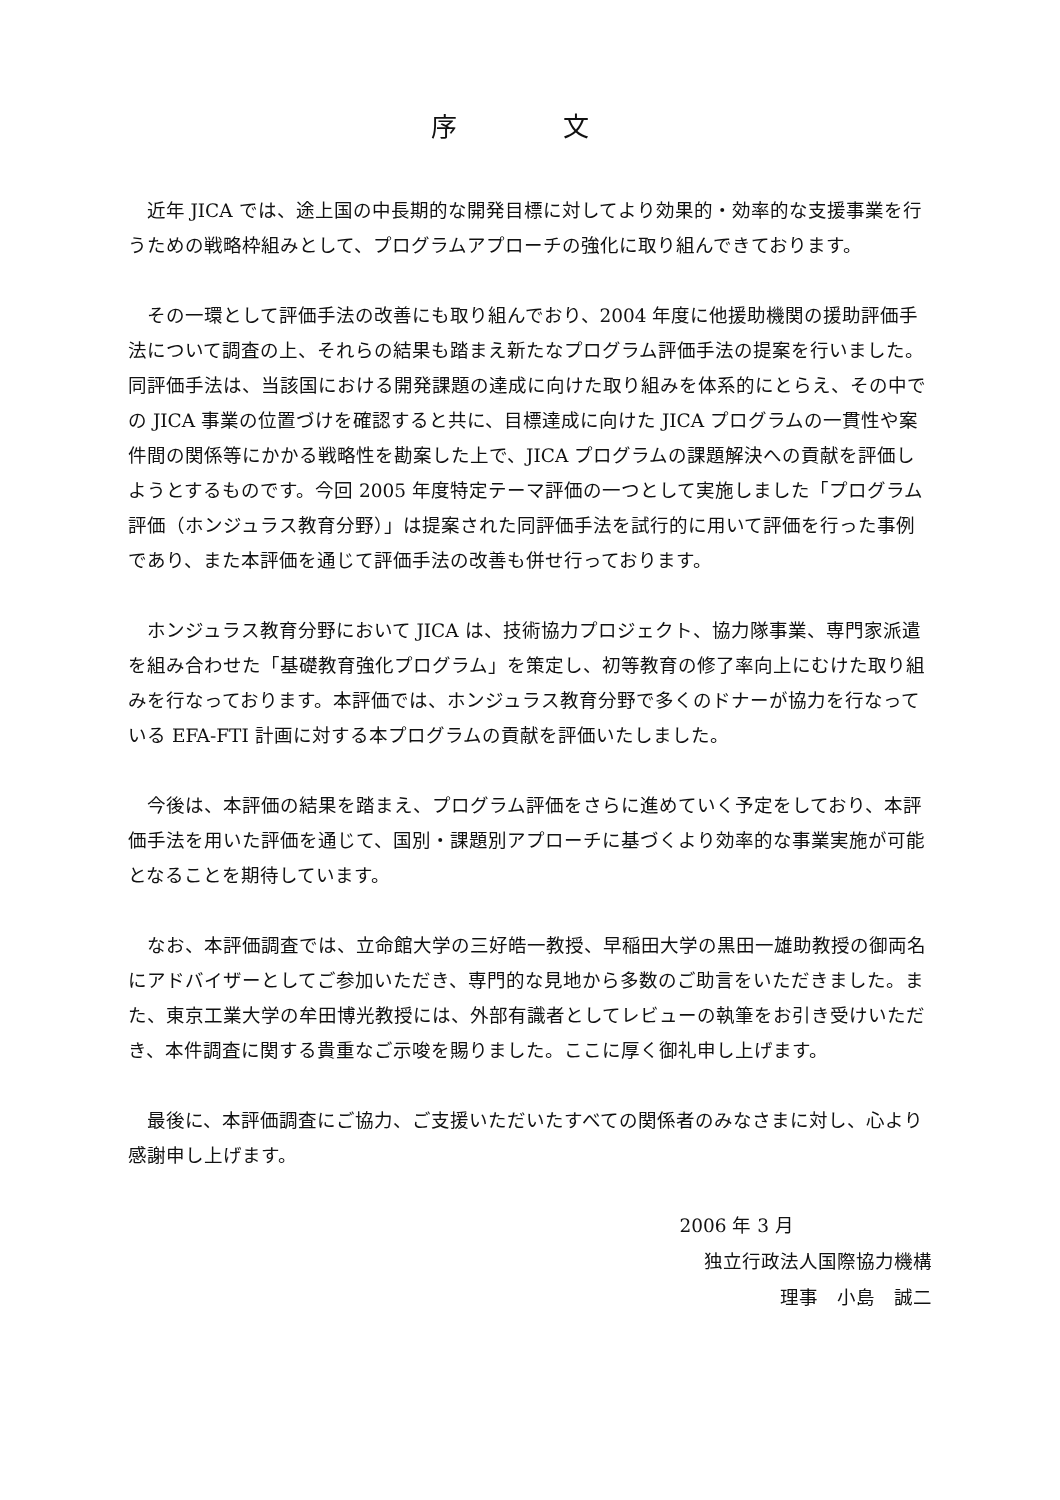序　文
近年 JICA では、途上国の中長期的な開発目標に対してより効果的・効率的な支援事業を行うための戦略枠組みとして、プログラムアプローチの強化に取り組んできております。
その一環として評価手法の改善にも取り組んでおり、2004 年度に他援助機関の援助評価手法について調査の上、それらの結果も踏まえ新たなプログラム評価手法の提案を行いました。同評価手法は、当該国における開発課題の達成に向けた取り組みを体系的にとらえ、その中での JICA 事業の位置づけを確認すると共に、目標達成に向けた JICA プログラムの一貫性や案件間の関係等にかかる戦略性を勘案した上で、JICA プログラムの課題解決への貢献を評価しようとするものです。今回 2005 年度特定テーマ評価の一つとして実施しました「プログラム評価（ホンジュラス教育分野）」は提案された同評価手法を試行的に用いて評価を行った事例であり、また本評価を通じて評価手法の改善も併せ行っております。
ホンジュラス教育分野において JICA は、技術協力プロジェクト、協力隊事業、専門家派遣を組み合わせた「基礎教育強化プログラム」を策定し、初等教育の修了率向上にむけた取り組みを行なっております。本評価では、ホンジュラス教育分野で多くのドナーが協力を行なっている EFA-FTI 計画に対する本プログラムの貢献を評価いたしました。
今後は、本評価の結果を踏まえ、プログラム評価をさらに進めていく予定をしており、本評価手法を用いた評価を通じて、国別・課題別アプローチに基づくより効率的な事業実施が可能となることを期待しています。
なお、本評価調査では、立命館大学の三好皓一教授、早稲田大学の黒田一雄助教授の御両名にアドバイザーとしてご参加いただき、専門的な見地から多数のご助言をいただきました。また、東京工業大学の牟田博光教授には、外部有識者としてレビューの執筆をお引き受けいただき、本件調査に関する貴重なご示唆を賜りました。ここに厚く御礼申し上げます。
最後に、本評価調査にご協力、ご支援いただいたすべての関係者のみなさまに対し、心より感謝申し上げます。
2006 年 3 月
独立行政法人国際協力機構
理事　小島　誠二